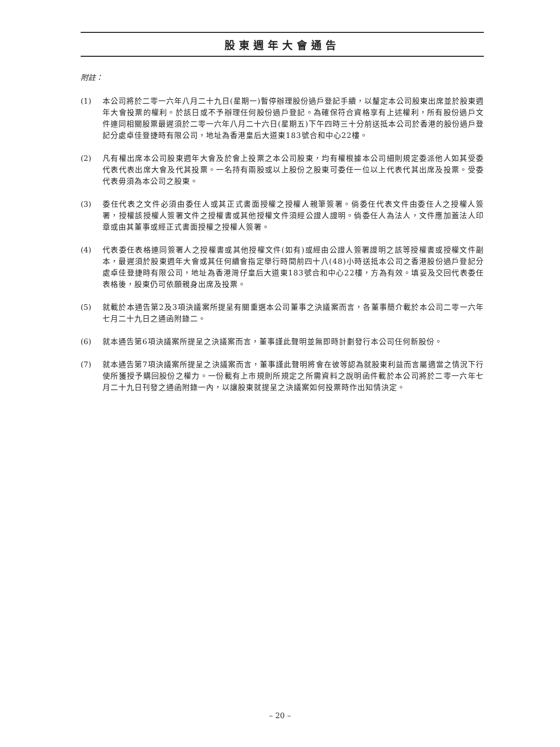股東週年大會通告
附註：
(1) 本公司將於二零一六年八月二十九日(星期一)暫停辦理股份過戶登記手續，以釐定本公司股東出席並於股東週年大會投票的權利。於該日或不予辦理任何股份過戶登記。為確保符合資格享有上述權利，所有股份過戶文件連同相關股票最遲須於二零一六年八月二十六日(星期五)下午四時三十分前送抵本公司於香港的股份過戶登記分處卓佳登捷時有限公司，地址為香港皇后大道東183號合和中心22樓。
(2) 凡有權出席本公司股東週年大會及於會上投票之本公司股東，均有權根據本公司細則規定委派他人如其受委代表代表出席大會及代其投票。一名持有兩股或以上股份之股東可委任一位以上代表代其出席及投票。受委代表毋須為本公司之股東。
(3) 委任代表之文件必須由委任人或其正式書面授權之授權人親筆簽署。倘委任代表文件由委任人之授權人簽署，授權該授權人簽署文件之授權書或其他授權文件須經公證人證明。倘委任人為法人，文件應加蓋法人印章或由其董事或經正式書面授權之授權人簽署。
(4) 代表委任表格連同簽署人之授權書或其他授權文件(如有)或經由公證人簽署證明之該等授權書或授權文件副本，最遲須於股東週年大會或其任何續會指定舉行時間前四十八(48)小時送抵本公司之香港股份過戶登記分處卓佳登捷時有限公司，地址為香港灣仔皇后大道東183號合和中心22樓，方為有效。填妥及交回代表委任表格後，股東仍可依願親身出席及投票。
(5) 就載於本通告第2及3項決議案所提呈有關重選本公司董事之決議案而言，各董事簡介載於本公司二零一六年七月二十九日之通函附錄二。
(6) 就本通告第6項決議案所提呈之決議案而言，董事謹此聲明並無即時計劃發行本公司任何新股份。
(7) 就本通告第7項決議案所提呈之決議案而言，董事謹此聲明將會在彼等認為就股東利益而言屬適當之情況下行使所獲授予購回股份之權力。一份載有上市規則所規定之所需資料之說明函件載於本公司將於二零一六年七月二十九日刊發之通函附錄一內，以讓股東就提呈之決議案如何投票時作出知情決定。
– 20 –